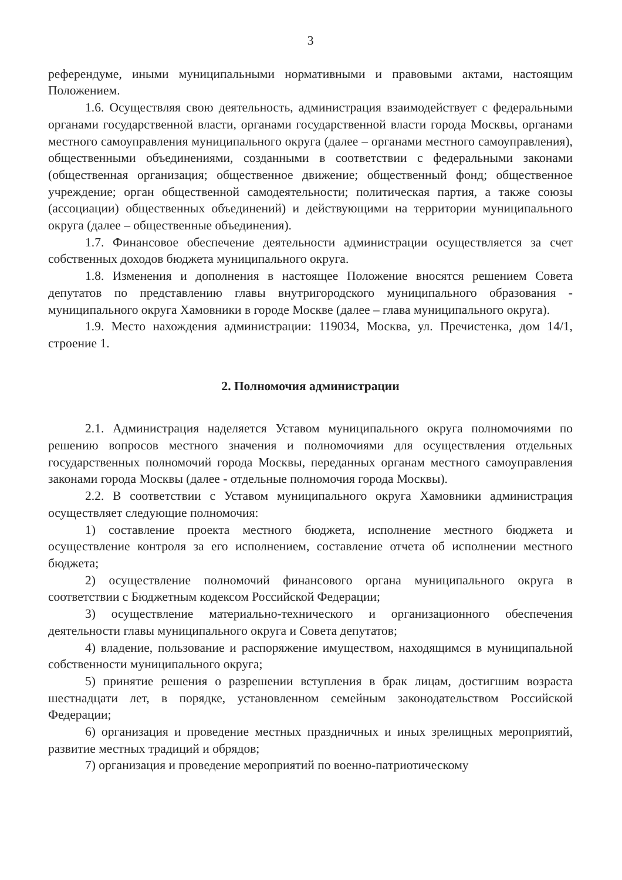3
референдуме, иными муниципальными нормативными и правовыми актами, настоящим Положением.
1.6. Осуществляя свою деятельность, администрация взаимодействует с федеральными органами государственной власти, органами государственной власти города Москвы, органами местного самоуправления муниципального округа (далее – органами местного самоуправления), общественными объединениями, созданными в соответствии с федеральными законами (общественная организация; общественное движение; общественный фонд; общественное учреждение; орган общественной самодеятельности; политическая партия, а также союзы (ассоциации) общественных объединений) и действующими на территории муниципального округа (далее – общественные объединения).
1.7. Финансовое обеспечение деятельности администрации осуществляется за счет собственных доходов бюджета муниципального округа.
1.8. Изменения и дополнения в настоящее Положение вносятся решением Совета депутатов по представлению главы внутригородского муниципального образования - муниципального округа Хамовники в городе Москве (далее – глава муниципального округа).
1.9. Место нахождения администрации: 119034, Москва, ул. Пречистенка, дом 14/1, строение 1.
2. Полномочия администрации
2.1. Администрация наделяется Уставом муниципального округа полномочиями по решению вопросов местного значения и полномочиями для осуществления отдельных государственных полномочий города Москвы, переданных органам местного самоуправления законами города Москвы (далее - отдельные полномочия города Москвы).
2.2. В соответствии с Уставом муниципального округа Хамовники администрация осуществляет следующие полномочия:
1) составление проекта местного бюджета, исполнение местного бюджета и осуществление контроля за его исполнением, составление отчета об исполнении местного бюджета;
2) осуществление полномочий финансового органа муниципального округа в соответствии с Бюджетным кодексом Российской Федерации;
3) осуществление материально-технического и организационного обеспечения деятельности главы муниципального округа и Совета депутатов;
4) владение, пользование и распоряжение имуществом, находящимся в муниципальной собственности муниципального округа;
5) принятие решения о разрешении вступления в брак лицам, достигшим возраста шестнадцати лет, в порядке, установленном семейным законодательством Российской Федерации;
6) организация и проведение местных праздничных и иных зрелищных мероприятий, развитие местных традиций и обрядов;
7) организация и проведение мероприятий по военно-патриотическому